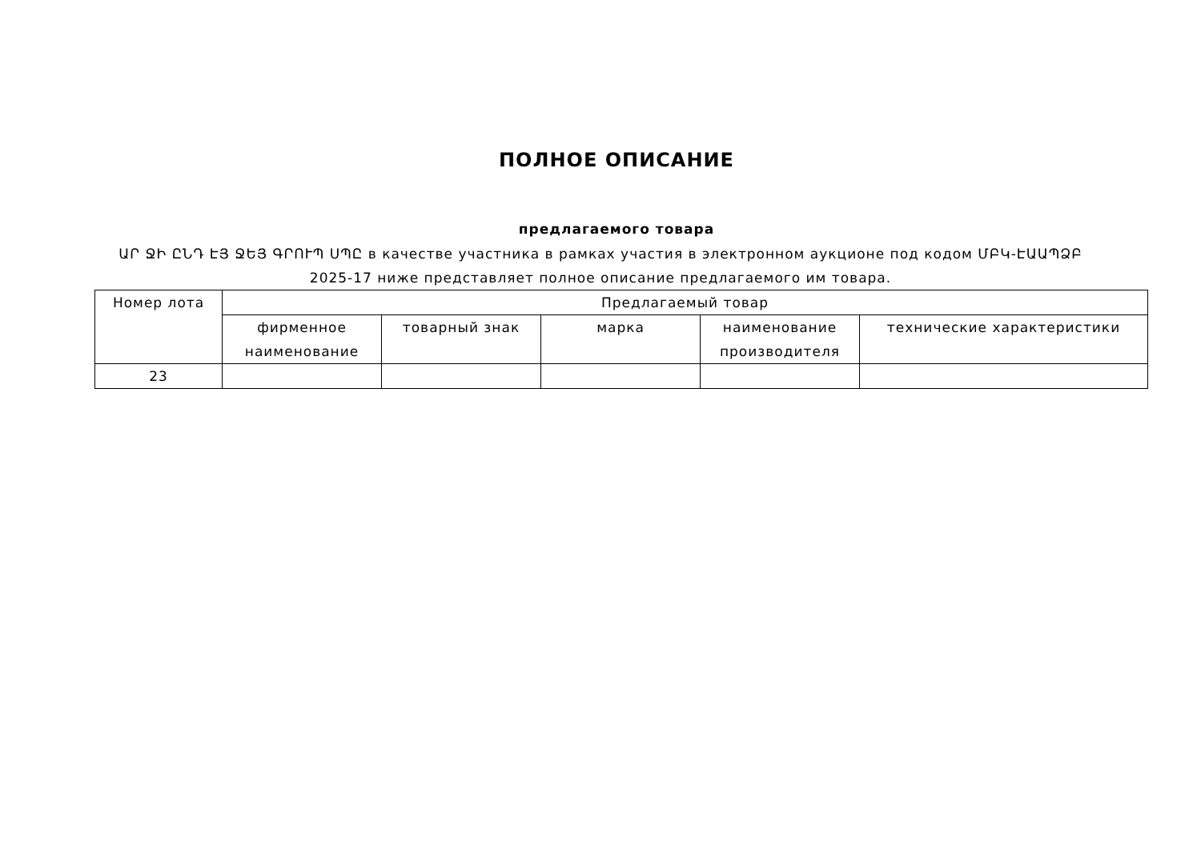ПОЛНОЕ ОПИСАНИЕ
предлагаемого товара
ԱՐ ՋԻ ԸՆԴ ԷՅ ՋԵՅ ԳՐՈՒՊ ՍՊԸ в качестве участника в рамках участия в электронном аукционе под кодом ՄԲԿ-ԷԱԱՊՁԲ 2025-17 ниже представляет полное описание предлагаемого им товара.
| Номер лота | Предлагаемый товар | | | | |
| --- | --- | --- | --- | --- | --- |
| | фирменное наименование | товарный знак | марка | наименование производителя | технические характеристики |
| 23 | | | | | |